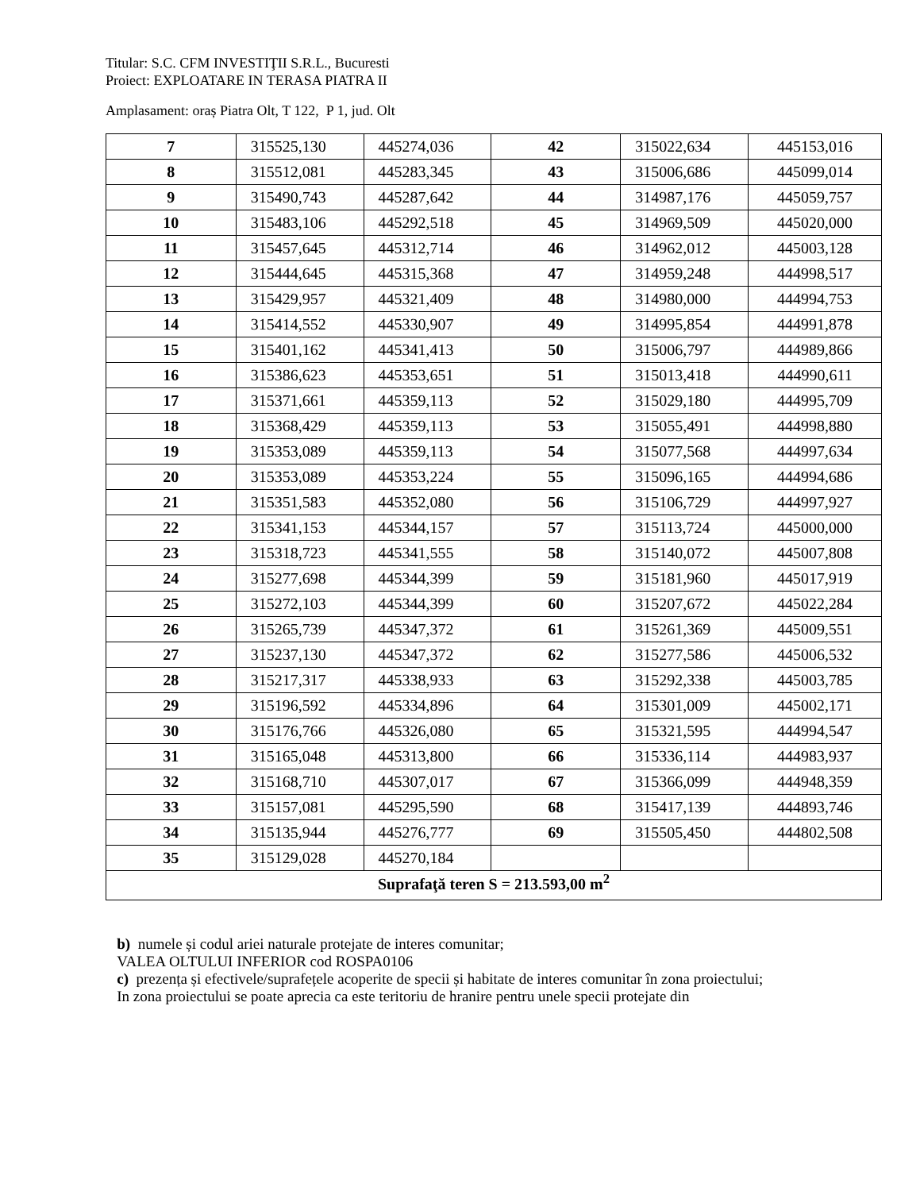Titular: S.C. CFM INVESTIŢII S.R.L., Bucuresti
Proiect: EXPLOATARE IN TERASA PIATRA II
Amplasament: oraș Piatra Olt, T 122, P 1, jud. Olt
| 7 | 315525,130 | 445274,036 | 42 | 315022,634 | 445153,016 |
| 8 | 315512,081 | 445283,345 | 43 | 315006,686 | 445099,014 |
| 9 | 315490,743 | 445287,642 | 44 | 314987,176 | 445059,757 |
| 10 | 315483,106 | 445292,518 | 45 | 314969,509 | 445020,000 |
| 11 | 315457,645 | 445312,714 | 46 | 314962,012 | 445003,128 |
| 12 | 315444,645 | 445315,368 | 47 | 314959,248 | 444998,517 |
| 13 | 315429,957 | 445321,409 | 48 | 314980,000 | 444994,753 |
| 14 | 315414,552 | 445330,907 | 49 | 314995,854 | 444991,878 |
| 15 | 315401,162 | 445341,413 | 50 | 315006,797 | 444989,866 |
| 16 | 315386,623 | 445353,651 | 51 | 315013,418 | 444990,611 |
| 17 | 315371,661 | 445359,113 | 52 | 315029,180 | 444995,709 |
| 18 | 315368,429 | 445359,113 | 53 | 315055,491 | 444998,880 |
| 19 | 315353,089 | 445359,113 | 54 | 315077,568 | 444997,634 |
| 20 | 315353,089 | 445353,224 | 55 | 315096,165 | 444994,686 |
| 21 | 315351,583 | 445352,080 | 56 | 315106,729 | 444997,927 |
| 22 | 315341,153 | 445344,157 | 57 | 315113,724 | 445000,000 |
| 23 | 315318,723 | 445341,555 | 58 | 315140,072 | 445007,808 |
| 24 | 315277,698 | 445344,399 | 59 | 315181,960 | 445017,919 |
| 25 | 315272,103 | 445344,399 | 60 | 315207,672 | 445022,284 |
| 26 | 315265,739 | 445347,372 | 61 | 315261,369 | 445009,551 |
| 27 | 315237,130 | 445347,372 | 62 | 315277,586 | 445006,532 |
| 28 | 315217,317 | 445338,933 | 63 | 315292,338 | 445003,785 |
| 29 | 315196,592 | 445334,896 | 64 | 315301,009 | 445002,171 |
| 30 | 315176,766 | 445326,080 | 65 | 315321,595 | 444994,547 |
| 31 | 315165,048 | 445313,800 | 66 | 315336,114 | 444983,937 |
| 32 | 315168,710 | 445307,017 | 67 | 315366,099 | 444948,359 |
| 33 | 315157,081 | 445295,590 | 68 | 315417,139 | 444893,746 |
| 34 | 315135,944 | 445276,777 | 69 | 315505,450 | 444802,508 |
| 35 | 315129,028 | 445270,184 | | | |
| Suprafaţă teren S = 213.593,00 m<sup>2</sup> | | | | | |
b) numele și codul ariei naturale protejate de interes comunitar;
VALEA OLTULUI INFERIOR cod ROSPA0106
c) prezența și efectivele/suprafețele acoperite de specii și habitate de interes comunitar în zona proiectului;
In zona proiectului se poate aprecia ca este teritoriu de hranire pentru unele specii protejate din